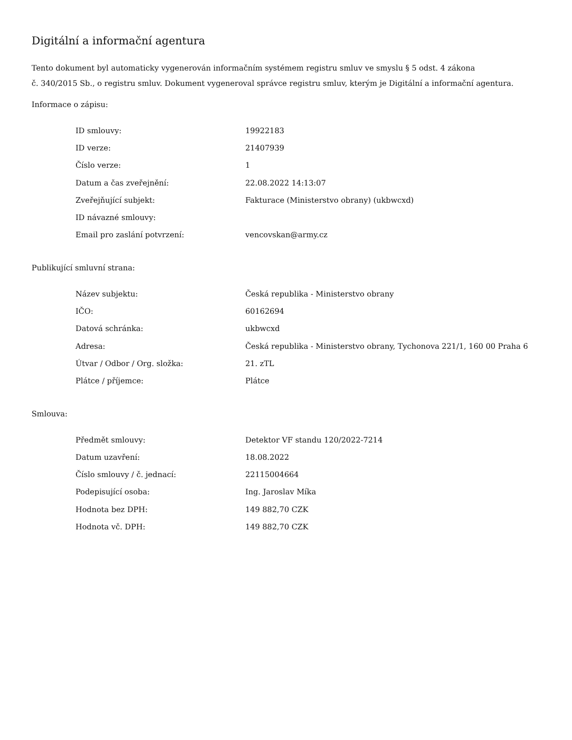Digitální a informační agentura
Tento dokument byl automaticky vygenerován informačním systémem registru smluv ve smyslu § 5 odst. 4 zákona
č. 340/2015 Sb., o registru smluv. Dokument vygeneroval správce registru smluv, kterým je Digitální a informační agentura.
Informace o zápisu:
| ID smlouvy: | 19922183 |
| ID verze: | 21407939 |
| Číslo verze: | 1 |
| Datum a čas zveřejnění: | 22.08.2022 14:13:07 |
| Zveřejňující subjekt: | Fakturace (Ministerstvo obrany) (ukbwcxd) |
| ID návazné smlouvy: | |
| Email pro zaslání potvrzení: | vencovskan@army.cz |
Publikující smluvní strana:
| Název subjektu: | Česká republika - Ministerstvo obrany |
| IČO: | 60162694 |
| Datová schránka: | ukbwcxd |
| Adresa: | Česká republika - Ministerstvo obrany, Tychonova 221/1, 160 00 Praha 6 |
| Útvar / Odbor / Org. složka: | 21. zTL |
| Plátce / příjemce: | Plátce |
Smlouva:
| Předmět smlouvy: | Detektor VF standu 120/2022-7214 |
| Datum uzavření: | 18.08.2022 |
| Číslo smlouvy / č. jednací: | 22115004664 |
| Podepisující osoba: | Ing. Jaroslav Míka |
| Hodnota bez DPH: | 149 882,70 CZK |
| Hodnota vč. DPH: | 149 882,70 CZK |